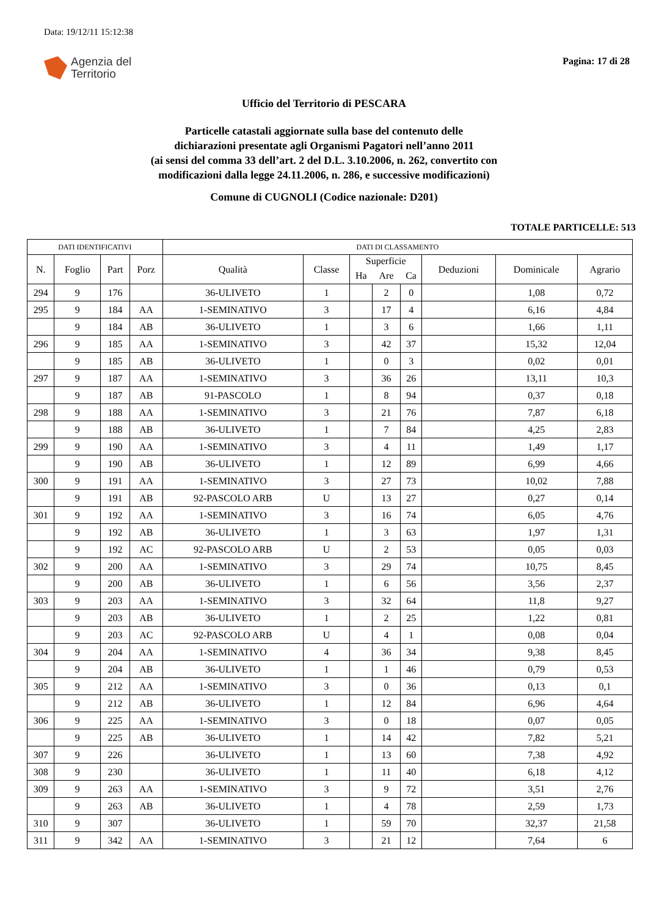Data: 19/12/11 15:12:38
Agenzia del
Territorio
Pagina: 17 di 28
Ufficio del Territorio di PESCARA
Particelle catastali aggiornate sulla base del contenuto delle
dichiarazioni presentate agli Organismi Pagatori nell’anno 2011
(ai sensi del comma 33 dell’art. 2 del D.L. 3.10.2006, n. 262, convertito con
modificazioni dalla legge 24.11.2006, n. 286, e successive modificazioni)
Comune di CUGNOLI (Codice nazionale: D201)
TOTALE PARTICELLE: 513
| DATI IDENTIFICATIVI | | | | DATI DI CLASSAMENTO | | | | | | | |
| --- | --- | --- | --- | --- | --- | --- | --- | --- | --- | --- | --- |
| N. | Foglio | Part | Porz | Qualità | Classe | Superficie | | | Deduzioni | Dominicale | Agrario |
| | | | | | | Ha | Are | Ca | | | |
| 294 | 9 | 176 | | 36-ULIVETO | 1 | | 2 | 0 | | 1,08 | 0,72 |
| 295 | 9 | 184 | AA | 1-SEMINATIVO | 3 | | 17 | 4 | | 6,16 | 4,84 |
| | 9 | 184 | AB | 36-ULIVETO | 1 | | 3 | 6 | | 1,66 | 1,11 |
| 296 | 9 | 185 | AA | 1-SEMINATIVO | 3 | | 42 | 37 | | 15,32 | 12,04 |
| | 9 | 185 | AB | 36-ULIVETO | 1 | | 0 | 3 | | 0,02 | 0,01 |
| 297 | 9 | 187 | AA | 1-SEMINATIVO | 3 | | 36 | 26 | | 13,11 | 10,3 |
| | 9 | 187 | AB | 91-PASCOLO | 1 | | 8 | 94 | | 0,37 | 0,18 |
| 298 | 9 | 188 | AA | 1-SEMINATIVO | 3 | | 21 | 76 | | 7,87 | 6,18 |
| | 9 | 188 | AB | 36-ULIVETO | 1 | | 7 | 84 | | 4,25 | 2,83 |
| 299 | 9 | 190 | AA | 1-SEMINATIVO | 3 | | 4 | 11 | | 1,49 | 1,17 |
| | 9 | 190 | AB | 36-ULIVETO | 1 | | 12 | 89 | | 6,99 | 4,66 |
| 300 | 9 | 191 | AA | 1-SEMINATIVO | 3 | | 27 | 73 | | 10,02 | 7,88 |
| | 9 | 191 | AB | 92-PASCOLO ARB | U | | 13 | 27 | | 0,27 | 0,14 |
| 301 | 9 | 192 | AA | 1-SEMINATIVO | 3 | | 16 | 74 | | 6,05 | 4,76 |
| | 9 | 192 | AB | 36-ULIVETO | 1 | | 3 | 63 | | 1,97 | 1,31 |
| | 9 | 192 | AC | 92-PASCOLO ARB | U | | 2 | 53 | | 0,05 | 0,03 |
| 302 | 9 | 200 | AA | 1-SEMINATIVO | 3 | | 29 | 74 | | 10,75 | 8,45 |
| | 9 | 200 | AB | 36-ULIVETO | 1 | | 6 | 56 | | 3,56 | 2,37 |
| 303 | 9 | 203 | AA | 1-SEMINATIVO | 3 | | 32 | 64 | | 11,8 | 9,27 |
| | 9 | 203 | AB | 36-ULIVETO | 1 | | 2 | 25 | | 1,22 | 0,81 |
| | 9 | 203 | AC | 92-PASCOLO ARB | U | | 4 | 1 | | 0,08 | 0,04 |
| 304 | 9 | 204 | AA | 1-SEMINATIVO | 4 | | 36 | 34 | | 9,38 | 8,45 |
| | 9 | 204 | AB | 36-ULIVETO | 1 | | 1 | 46 | | 0,79 | 0,53 |
| 305 | 9 | 212 | AA | 1-SEMINATIVO | 3 | | 0 | 36 | | 0,13 | 0,1 |
| | 9 | 212 | AB | 36-ULIVETO | 1 | | 12 | 84 | | 6,96 | 4,64 |
| 306 | 9 | 225 | AA | 1-SEMINATIVO | 3 | | 0 | 18 | | 0,07 | 0,05 |
| | 9 | 225 | AB | 36-ULIVETO | 1 | | 14 | 42 | | 7,82 | 5,21 |
| 307 | 9 | 226 | | 36-ULIVETO | 1 | | 13 | 60 | | 7,38 | 4,92 |
| 308 | 9 | 230 | | 36-ULIVETO | 1 | | 11 | 40 | | 6,18 | 4,12 |
| 309 | 9 | 263 | AA | 1-SEMINATIVO | 3 | | 9 | 72 | | 3,51 | 2,76 |
| | 9 | 263 | AB | 36-ULIVETO | 1 | | 4 | 78 | | 2,59 | 1,73 |
| 310 | 9 | 307 | | 36-ULIVETO | 1 | | 59 | 70 | | 32,37 | 21,58 |
| 311 | 9 | 342 | AA | 1-SEMINATIVO | 3 | | 21 | 12 | | 7,64 | 6 |